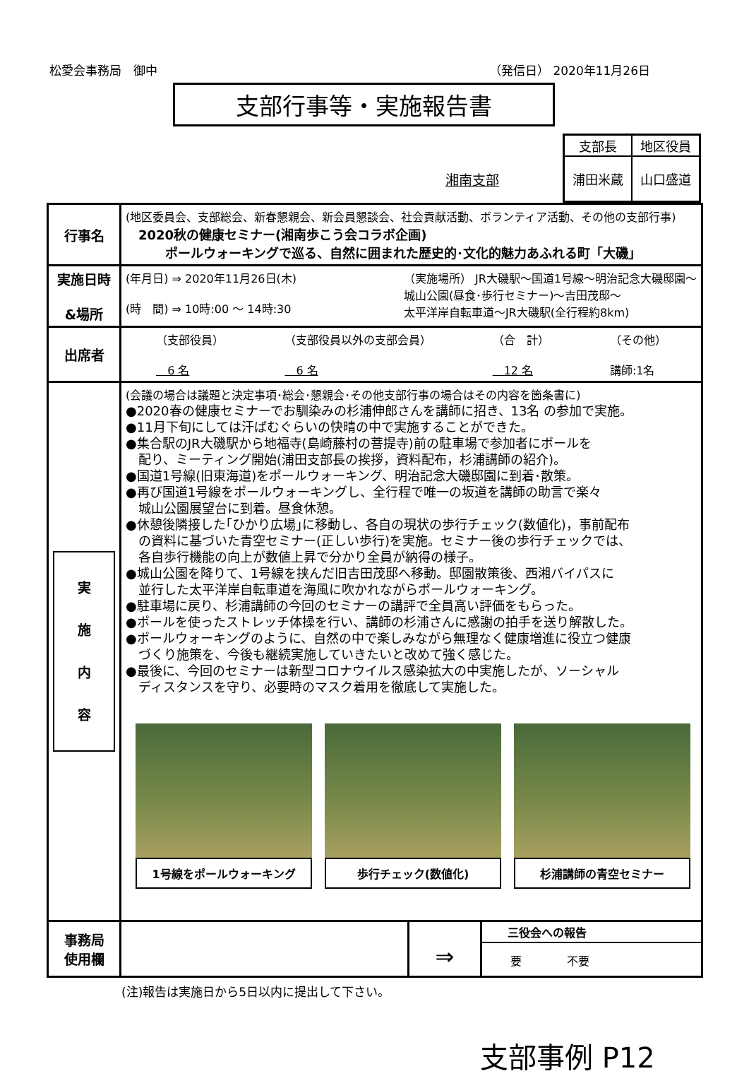松愛会事務局　御中 （発信日） 2020年11月26日
支部行事等・実施報告書
湘南支部
| 支部長 | 地区役員 |
| 浦田米蔵 | 山口盛道 |
| 行事名 | (地区委員会、支部総会、新春懇親会、新会員懇談会、社会貢献活動、ボランティア活動、その他の支部行事) 2020秋の健康セミナー(湘南歩こう会コラボ企画) ポールウォーキングで巡る、自然に囲まれた歴史的･文化的魅力あふれる町「大磯」 |
| 実施日時 &場所 | (年月日) ⇒ 2020年11月26日(木) (時 間) ⇒ 10時:00 ～ 14時:30 （実施場所） JR大磯駅～国道1号線～明治記念大磯邸園～ 城山公園(昼食･歩行セミナー)～吉田茂邸～ 太平洋岸自転車道～JR大磯駅(全行程約8km) |
| 出席者 | （支部役員） 6 名 （支部役員以外の支部会員） 6 名 （合 計） 12 名 （その他） 講師:1名 |
| 実 施 内 容 | (会議の場合は議題と決定事項･総会･懇親会･その他支部行事の場合はその内容を箇条書に) ●2020春の健康セミナーでお馴染みの杉浦伸郎さんを講師に招き、13名 の参加で実施。 ●11月下旬にしては汗ばむぐらいの快晴の中で実施することができた。 ●集合駅のJR大磯駅から地福寺(島崎藤村の菩提寺)前の駐車場で参加者にポールを 配り、ミーティング開始(浦田支部長の挨拶，資料配布，杉浦講師の紹介)。 ●国道1号線(旧東海道)をポールウォーキング、明治記念大磯邸園に到着･散策。 ●再び国道1号線をポールウォーキングし、全行程で唯一の坂道を講師の助言で楽々 城山公園展望台に到着。昼食休憩。 ●休憩後隣接した｢ひかり広場｣に移動し、各自の現状の歩行チェック(数値化)，事前配布 の資料に基づいた青空セミナー(正しい歩行)を実施。セミナー後の歩行チェックでは、 各自歩行機能の向上が数値上昇で分かり全員が納得の様子。 ●城山公園を降りて、1号線を挟んだ旧吉田茂邸へ移動。邸園散策後、西湘バイパスに 並行した太平洋岸自転車道を海風に吹かれながらポールウォーキング。 ●駐車場に戻り、杉浦講師の今回のセミナーの講評で全員高い評価をもらった。 ●ポールを使ったストレッチ体操を行い、講師の杉浦さんに感謝の拍手を送り解散した。 ●ポールウォーキングのように、自然の中で楽しみながら無理なく健康増進に役立つ健康 づくり施策を、今後も継続実施していきたいと改めて強く感じた。 ●最後に、今回のセミナーは新型コロナウイルス感染拡大の中実施したが、ソーシャル ディスタンスを守り、必要時のマスク着用を徹底して実施した。 1号線をポールウォーキング 歩行チェック(数値化) 杉浦講師の青空セミナー |
| 事務局 使用欄 | ⇒ 三役会への報告 要 不要 |
(注)報告は実施日から5日以内に提出して下さい。
支部事例 P12